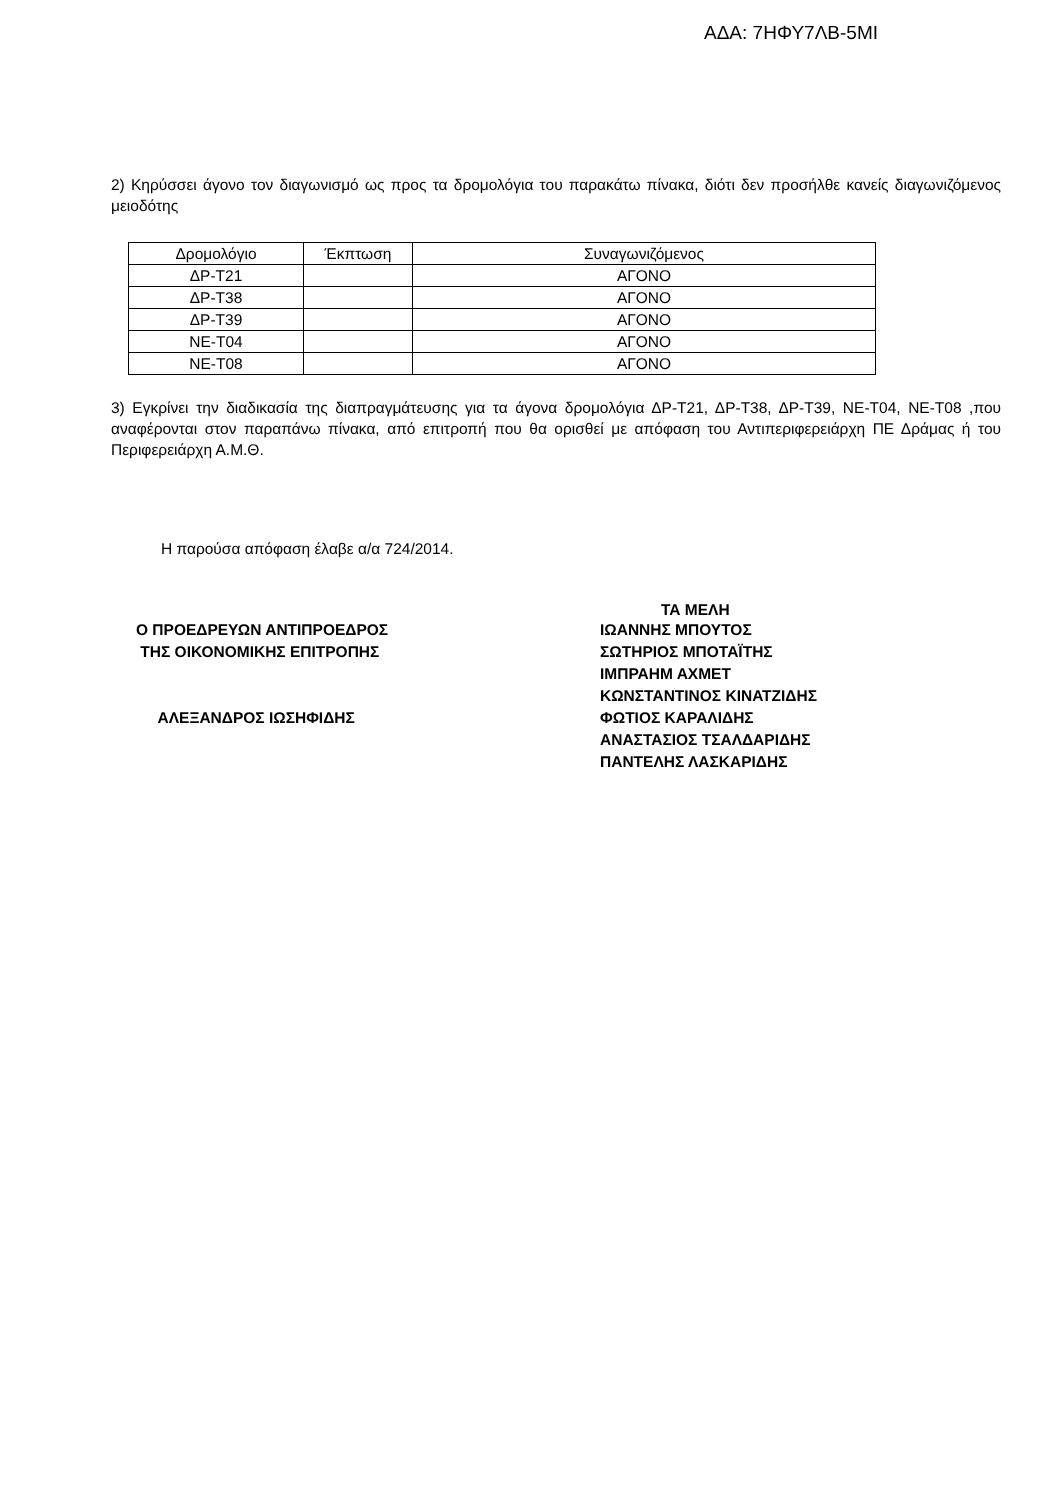ΑΔΑ: 7ΗΦΥ7ΛΒ-5ΜΙ
2) Κηρύσσει άγονο τον διαγωνισμό ως προς τα δρομολόγια του παρακάτω πίνακα, διότι δεν προσήλθε κανείς διαγωνιζόμενος μειοδότης
| Δρομολόγιο | Έκπτωση | Συναγωνιζόμενος |
| --- | --- | --- |
| ΔΡ-Τ21 | | ΑΓΟΝΟ |
| ΔΡ-Τ38 | | ΑΓΟΝΟ |
| ΔΡ-Τ39 | | ΑΓΟΝΟ |
| ΝΕ-Τ04 | | ΑΓΟΝΟ |
| ΝΕ-Τ08 | | ΑΓΟΝΟ |
3) Εγκρίνει την διαδικασία της διαπραγμάτευσης για τα άγονα δρομολόγια ΔΡ-Τ21, ΔΡ-Τ38, ΔΡ-Τ39, ΝΕ-Τ04, ΝΕ-Τ08 ,που αναφέρονται στον παραπάνω πίνακα, από επιτροπή που θα ορισθεί με απόφαση του Αντιπεριφερειάρχη ΠΕ Δράμας ή του Περιφερειάρχη Α.Μ.Θ.
Η παρούσα απόφαση έλαβε α/α 724/2014.
ΤΑ ΜΕΛΗ
Ο ΠΡΟΕΔΡΕΥΩΝ ΑΝΤΙΠΡΟΕΔΡΟΣ
ΤΗΣ ΟΙΚΟΝΟΜΙΚΗΣ ΕΠΙΤΡΟΠΗΣ
ΑΛΕΞΑΝΔΡΟΣ ΙΩΣΗΦΙΔΗΣ
ΙΩΑΝΝΗΣ ΜΠΟΥΤΟΣ
ΣΩΤΗΡΙΟΣ ΜΠΟΤΑΪΤΗΣ
ΙΜΠΡΑΗΜ ΑΧΜΕΤ
ΚΩΝΣΤΑΝΤΙΝΟΣ ΚΙΝΑΤΖΙΔΗΣ
ΦΩΤΙΟΣ ΚΑΡΑΛΙΔΗΣ
ΑΝΑΣΤΑΣΙΟΣ ΤΣΑΛΔΑΡΙΔΗΣ
ΠΑΝΤΕΛΗΣ ΛΑΣΚΑΡΙΔΗΣ